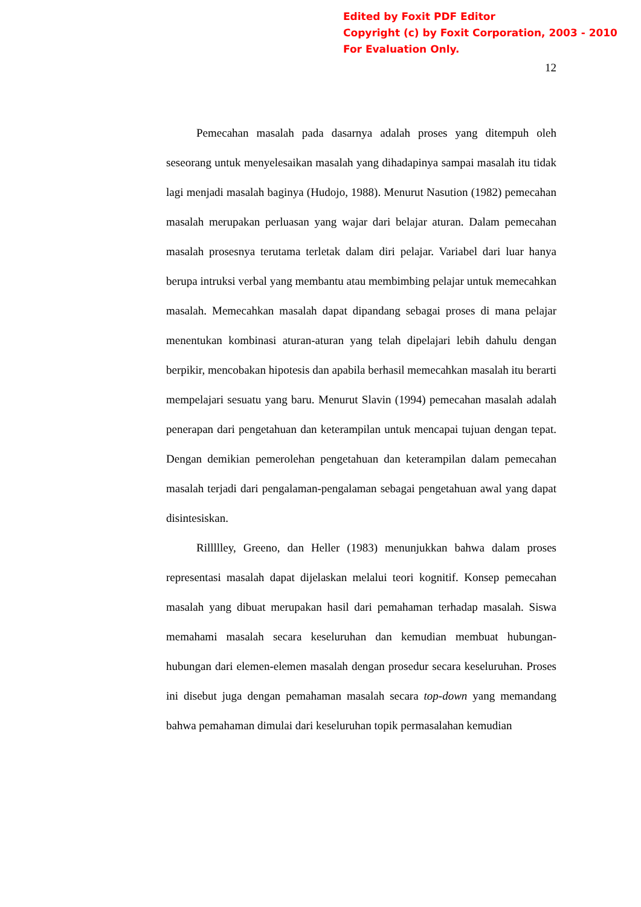Edited by Foxit PDF Editor
Copyright (c) by Foxit Corporation, 2003 - 2010
For Evaluation Only.
12
Pemecahan masalah pada dasarnya adalah proses yang ditempuh oleh seseorang untuk menyelesaikan masalah yang dihadapinya sampai masalah itu tidak lagi menjadi masalah baginya (Hudojo, 1988). Menurut Nasution (1982) pemecahan masalah merupakan perluasan yang wajar dari belajar aturan. Dalam pemecahan masalah prosesnya terutama terletak dalam diri pelajar. Variabel dari luar hanya berupa intruksi verbal yang membantu atau membimbing pelajar untuk memecahkan masalah. Memecahkan masalah dapat dipandang sebagai proses di mana pelajar menentukan kombinasi aturan-aturan yang telah dipelajari lebih dahulu dengan berpikir, mencobakan hipotesis dan apabila berhasil memecahkan masalah itu berarti mempelajari sesuatu yang baru. Menurut Slavin (1994) pemecahan masalah adalah penerapan dari pengetahuan dan keterampilan untuk mencapai tujuan dengan tepat. Dengan demikian pemerolehan pengetahuan dan keterampilan dalam pemecahan masalah terjadi dari pengalaman-pengalaman sebagai pengetahuan awal yang dapat disintesiskan.
Rillllley, Greeno, dan Heller (1983) menunjukkan bahwa dalam proses representasi masalah dapat dijelaskan melalui teori kognitif. Konsep pemecahan masalah yang dibuat merupakan hasil dari pemahaman terhadap masalah. Siswa memahami masalah secara keseluruhan dan kemudian membuat hubungan-hubungan dari elemen-elemen masalah dengan prosedur secara keseluruhan. Proses ini disebut juga dengan pemahaman masalah secara top-down yang memandang bahwa pemahaman dimulai dari keseluruhan topik permasalahan kemudian